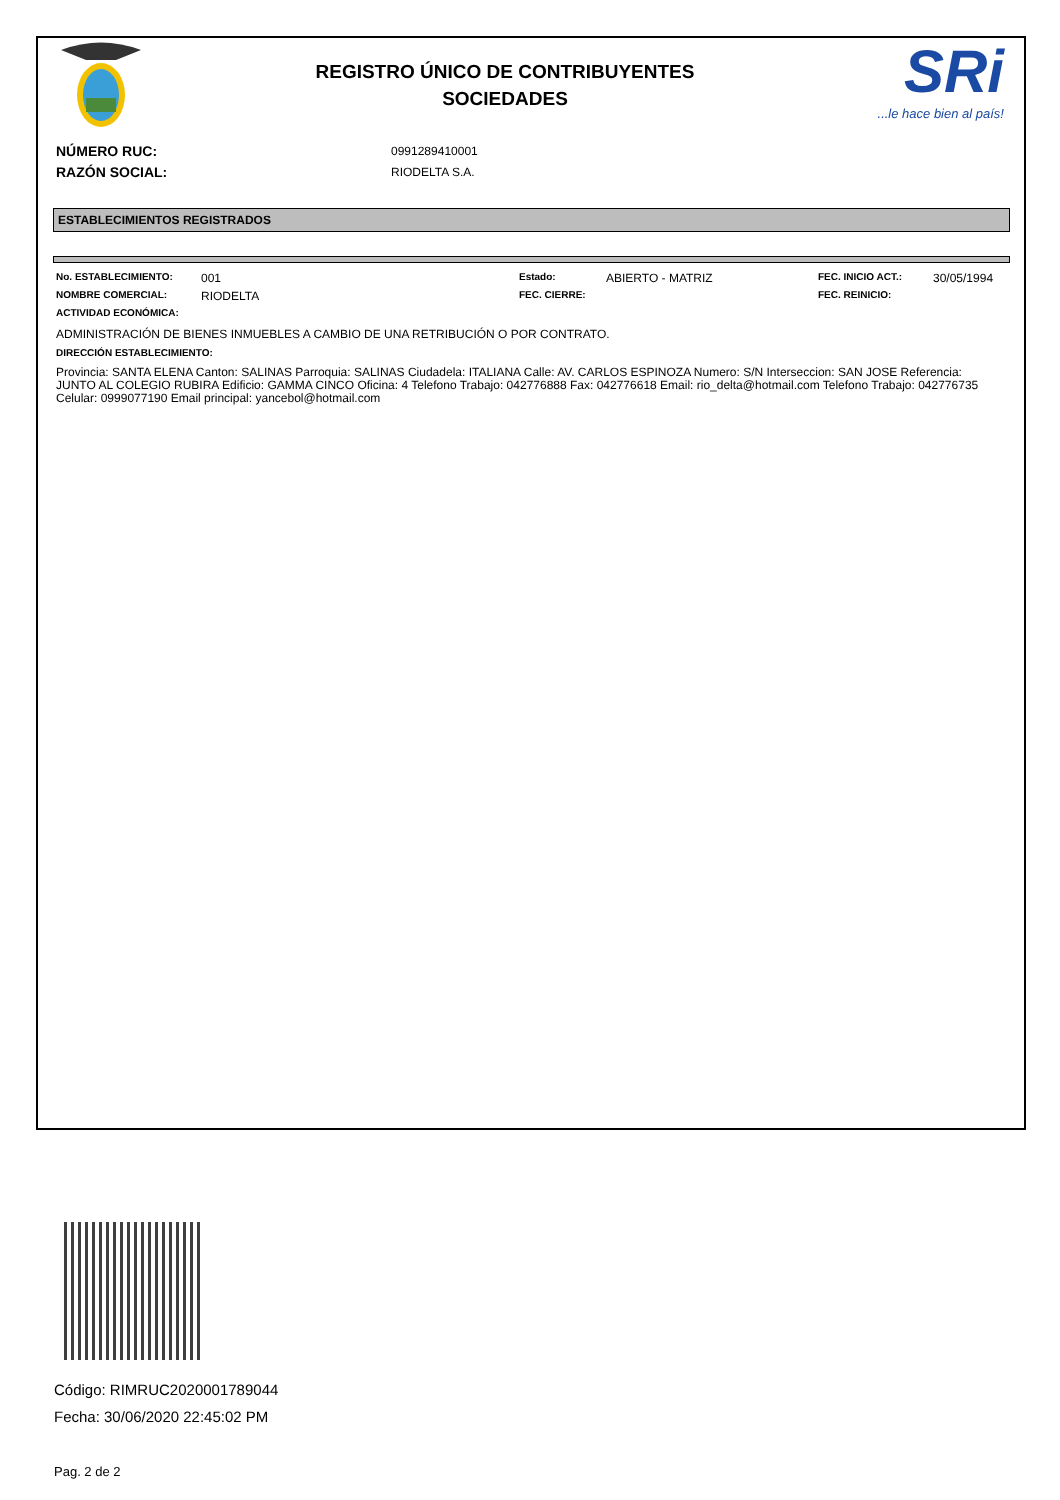REGISTRO ÚNICO DE CONTRIBUYENTES
SOCIEDADES
SRi...le hace bien al país!
NÚMERO RUC: 0991289410001
RAZÓN SOCIAL: RIODELTA S.A.
ESTABLECIMIENTOS REGISTRADOS
| No. ESTABLECIMIENTO: | 001 | Estado: | ABIERTO - MATRIZ | FEC. INICIO ACT.: | 30/05/1994 |
| NOMBRE COMERCIAL: | RIODELTA | FEC. CIERRE: | | FEC. REINICIO: | |
| ACTIVIDAD ECONÓMICA: | | | | | |
ADMINISTRACIÓN DE BIENES INMUEBLES A CAMBIO DE UNA RETRIBUCIÓN O POR CONTRATO.
DIRECCIÓN ESTABLECIMIENTO:
Provincia: SANTA ELENA Canton: SALINAS Parroquia: SALINAS Ciudadela: ITALIANA Calle: AV. CARLOS ESPINOZA Numero: S/N Interseccion: SAN JOSE Referencia: JUNTO AL COLEGIO RUBIRA Edificio: GAMMA CINCO Oficina: 4 Telefono Trabajo: 042776888 Fax: 042776618 Email: rio_delta@hotmail.com Telefono Trabajo: 042776735 Celular: 0999077190 Email principal: yancebol@hotmail.com
Código: RIMRUC2020001789044
Fecha: 30/06/2020 22:45:02 PM
Pag. 2 de 2